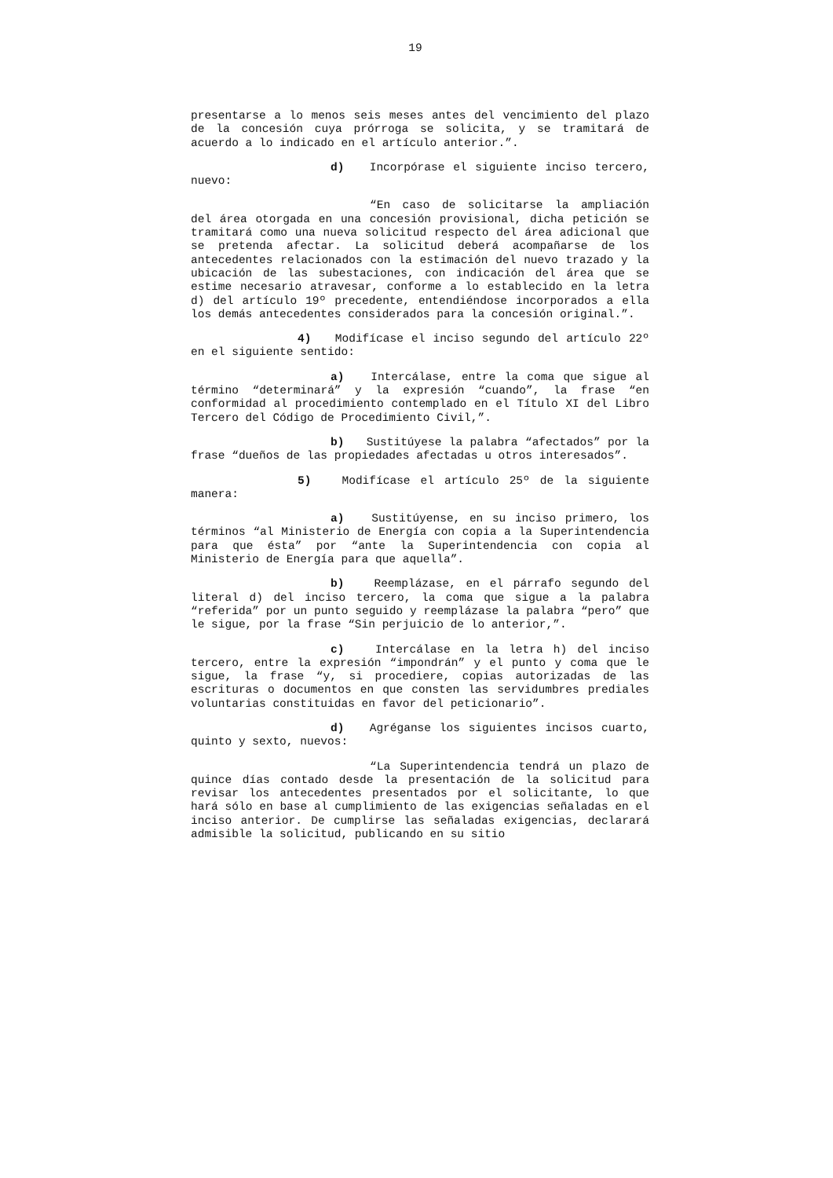19
presentarse a lo menos seis meses antes del vencimiento del plazo de la concesión cuya prórroga se solicita, y se tramitará de acuerdo a lo indicado en el artículo anterior.”.
d) Incorpórase el siguiente inciso tercero, nuevo:
“En caso de solicitarse la ampliación del área otorgada en una concesión provisional, dicha petición se tramitará como una nueva solicitud respecto del área adicional que se pretenda afectar. La solicitud deberá acompañarse de los antecedentes relacionados con la estimación del nuevo trazado y la ubicación de las subestaciones, con indicación del área que se estime necesario atravesar, conforme a lo establecido en la letra d) del artículo 19º precedente, entendiéndose incorporados a ella los demás antecedentes considerados para la concesión original.”.
4) Modifícase el inciso segundo del artículo 22º en el siguiente sentido:
a) Intercálase, entre la coma que sigue al término “determinará” y la expresión “cuando”, la frase “en conformidad al procedimiento contemplado en el Título XI del Libro Tercero del Código de Procedimiento Civil,”.
b) Sustitúyese la palabra “afectados” por la frase “dueños de las propiedades afectadas u otros interesados”.
5) Modifícase el artículo 25º de la siguiente manera:
a) Sustitúyense, en su inciso primero, los términos “al Ministerio de Energía con copia a la Superintendencia para que ésta” por “ante la Superintendencia con copia al Ministerio de Energía para que aquella”.
b) Reemplázase, en el párrafo segundo del literal d) del inciso tercero, la coma que sigue a la palabra “referida” por un punto seguido y reemplázase la palabra “pero” que le sigue, por la frase “Sin perjuicio de lo anterior,”.
c) Intercálase en la letra h) del inciso tercero, entre la expresión “impondrán” y el punto y coma que le sigue, la frase “y, si procediere, copias autorizadas de las escrituras o documentos en que consten las servidumbres prediales voluntarias constituidas en favor del peticionario”.
d) Agréganse los siguientes incisos cuarto, quinto y sexto, nuevos:
“La Superintendencia tendrá un plazo de quince días contado desde la presentación de la solicitud para revisar los antecedentes presentados por el solicitante, lo que hará sólo en base al cumplimiento de las exigencias señaladas en el inciso anterior. De cumplirse las señaladas exigencias, declarará admisible la solicitud, publicando en su sitio